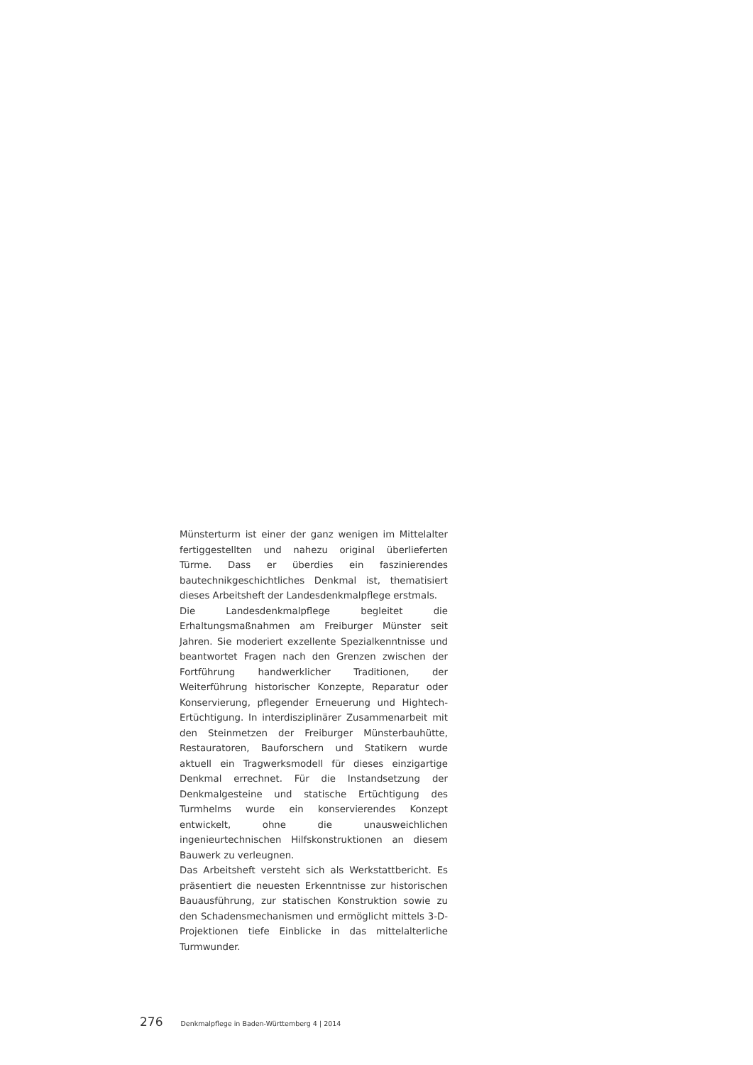Münsterturm ist einer der ganz wenigen im Mittelalter fertiggestellten und nahezu original überlieferten Türme. Dass er überdies ein faszinierendes bautechnikgeschichtliches Denkmal ist, thematisiert dieses Arbeitsheft der Landesdenkmalpflege erstmals.
Die Landesdenkmalpflege begleitet die Erhaltungsmaßnahmen am Freiburger Münster seit Jahren. Sie moderiert exzellente Spezialkenntnisse und beantwortet Fragen nach den Grenzen zwischen der Fortführung handwerklicher Traditionen, der Weiterführung historischer Konzepte, Reparatur oder Konservierung, pflegender Erneuerung und Hightech-Ertüchtigung. In interdisziplinärer Zusammenarbeit mit den Steinmetzen der Freiburger Münsterbauhütte, Restauratoren, Bauforschern und Statikern wurde aktuell ein Tragwerksmodell für dieses einzigartige Denkmal errechnet. Für die Instandsetzung der Denkmalgesteine und statische Ertüchtigung des Turmhelms wurde ein konservierendes Konzept entwickelt, ohne die unausweichlichen ingenieurtechnischen Hilfskonstruktionen an diesem Bauwerk zu verleugnen.
Das Arbeitsheft versteht sich als Werkstattbericht. Es präsentiert die neuesten Erkenntnisse zur historischen Bauausführung, zur statischen Konstruktion sowie zu den Schadensmechanismen und ermöglicht mittels 3-D-Projektionen tiefe Einblicke in das mittelalterliche Turmwunder.
276 Denkmalpflege in Baden-Württemberg 4 | 2014